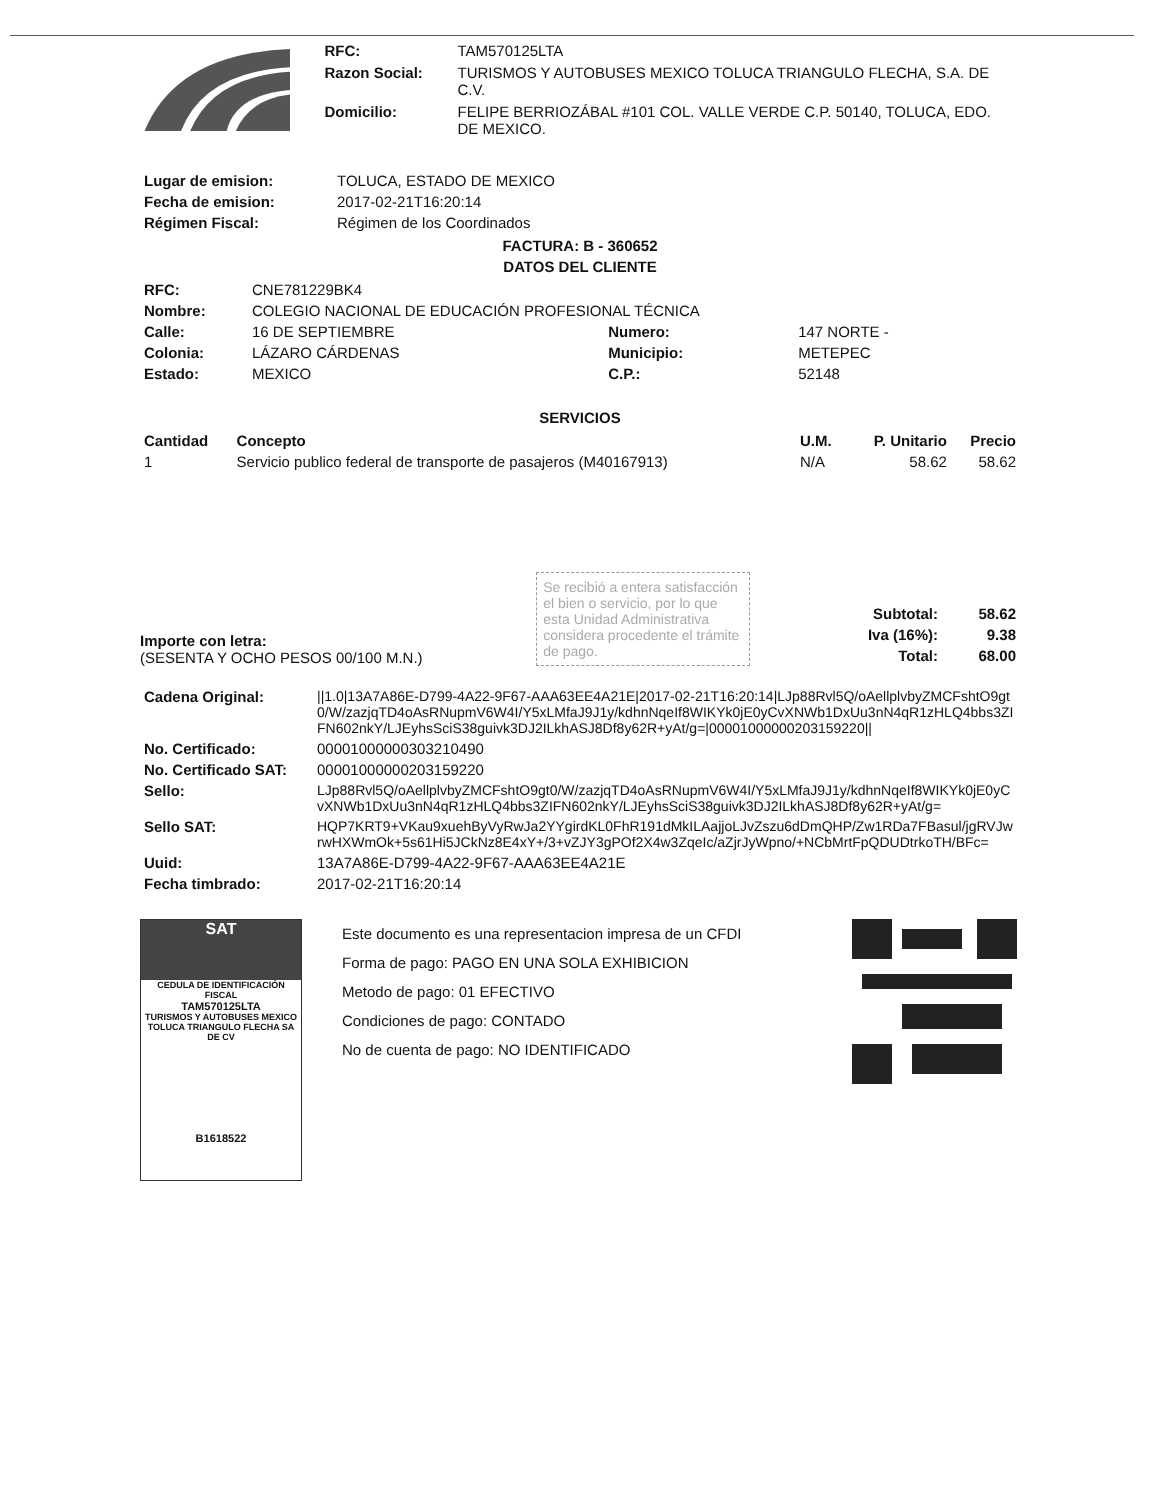| RFC: | TAM570125LTA |
| Razon Social: | TURISMOS Y AUTOBUSES MEXICO TOLUCA TRIANGULO FLECHA, S.A. DE C.V. |
| Domicilio: | FELIPE BERRIOZÁBAL #101 COL. VALLE VERDE C.P. 50140, TOLUCA, EDO. DE MEXICO. |
| Lugar de emision: | TOLUCA, ESTADO DE MEXICO |
| Fecha de emision: | 2017-02-21T16:20:14 |
| Régimen Fiscal: | Régimen de los Coordinados |
FACTURA: B - 360652
DATOS DEL CLIENTE
| RFC: | CNE781229BK4 | | |
| Nombre: | COLEGIO NACIONAL DE EDUCACIÓN PROFESIONAL TÉCNICA | | |
| Calle: | 16 DE SEPTIEMBRE | Numero: | 147 NORTE - |
| Colonia: | LÁZARO CÁRDENAS | Municipio: | METEPEC |
| Estado: | MEXICO | C.P.: | 52148 |
SERVICIOS
| Cantidad | Concepto | U.M. | P. Unitario | Precio |
| --- | --- | --- | --- | --- |
| 1 | Servicio publico federal de transporte de pasajeros (M40167913) | N/A | 58.62 | 58.62 |
Importe con letra:
(SESENTA Y OCHO PESOS 00/100 M.N.)
Se recibió a entera satisfacción el bien o servicio, por lo que esta Unidad Administrativa considera procedente el trámite de pago.
| Subtotal: | 58.62 |
| Iva (16%): | 9.38 |
| Total: | 68.00 |
| Cadena Original: | //1.0/13A7A86E-D799-4A22-9F67-AAA63EE4A21E/2017-02-21T16:20:14/LJp88Rvl5Q/oAellplvbyZMCFshtO9gt0/W/zazjqTD4oAsRNupmV6W4I/Y5xLMfaJ9J1y/kdhnNqeIf8WIKYk0jE0yCvXNWb1DxUu3nN4qR1zHLQ4bbs3ZIFN602nkY/LJEyhsSciS38guivk3DJ2ILkhASJ8Df8y62R+yAt/g=/00001000000203159220// |
| No. Certificado: | 00001000000303210490 |
| No. Certificado SAT: | 00001000000203159220 |
| Sello: | LJp88Rvl5Q/oAellplvbyZMCFshtO9gt0/W/zazjqTD4oAsRNupmV6W4I/Y5xLMfaJ9J1y/kdhnNqeIf8WIKYk0jE0yCvXNWb1DxUu3nN4qR1zHLQ4bbs3ZIFN602nkY/LJEyhsSciS38guivk3DJ2ILkhASJ8Df8y62R+yAt/g= |
| Sello SAT: | HQP7KRT9+VKau9xuehByVyRwJa2YYgirdKL0FhR191dMkILAajjoLJvZszu6dDmQHP/Zw1RDa7FBasul/jgRVJwrwHXWmOk+5s61Hi5JCkNz8E4xY+/3+vZJY3gPOf2X4w3ZqeIc/aZjrJyWpno/+NCbMrtFpQDUDtrkoTH/BFc= |
| Uuid: | 13A7A86E-D799-4A22-9F67-AAA63EE4A21E |
| Fecha timbrado: | 2017-02-21T16:20:14 |
SAT
CEDULA DE IDENTIFICACIÓN FISCAL
TAM570125LTA
TURISMOS Y AUTOBUSES MEXICO TOLUCA TRIANGULO FLECHA SA DE CV
B1618522
Este documento es una representacion impresa de un CFDI
Forma de pago: PAGO EN UNA SOLA EXHIBICION
Metodo de pago: 01 EFECTIVO
Condiciones de pago: CONTADO
No de cuenta de pago: NO IDENTIFICADO